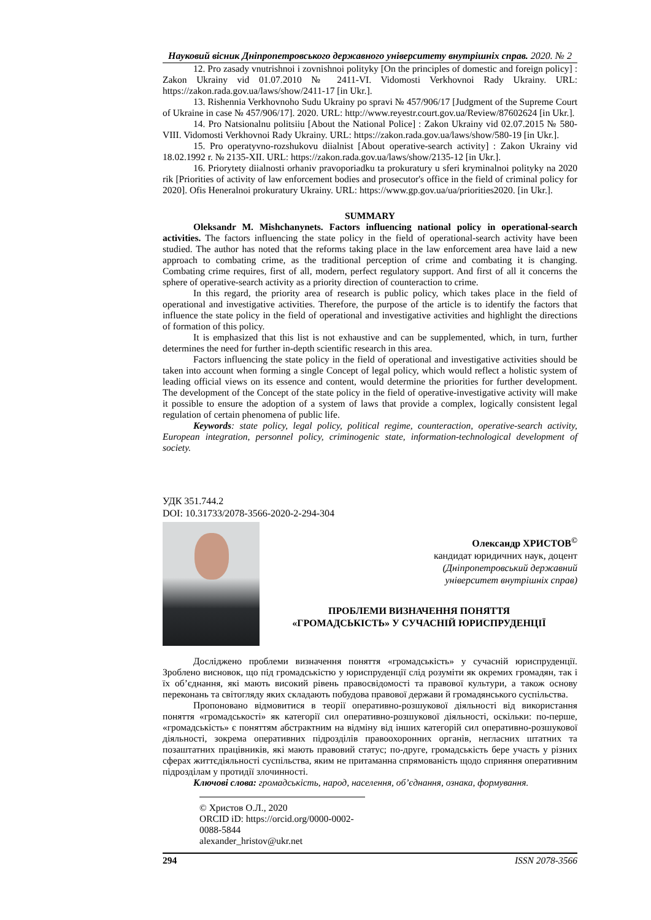Науковий вісник Дніпропетровського державного університету внутрішніх справ. 2020. № 2
12. Pro zasady vnutrishnoi i zovnishnoi polityky [On the principles of domestic and foreign policy] : Zakon Ukrainy vid 01.07.2010 № 2411-VI. Vidomosti Verkhovnoi Rady Ukrainy. URL: https://zakon.rada.gov.ua/laws/show/2411-17 [in Ukr.].
13. Rishennia Verkhovnoho Sudu Ukrainy po spravi № 457/906/17 [Judgment of the Supreme Court of Ukraine in case № 457/906/17]. 2020. URL: http://www.reyestr.court.gov.ua/Review/87602624 [in Ukr.].
14. Pro Natsionalnu politsiiu [About the National Police] : Zakon Ukrainy vid 02.07.2015 № 580-VIII. Vidomosti Verkhovnoi Rady Ukrainy. URL: https://zakon.rada.gov.ua/laws/show/580-19 [in Ukr.].
15. Pro operatyvno-rozshukovu diialnist [About operative-search activity] : Zakon Ukrainy vid 18.02.1992 r. № 2135-XII. URL: https://zakon.rada.gov.ua/laws/show/2135-12 [in Ukr.].
16. Priorytety diialnosti orhaniv pravoporiadku ta prokuratury u sferi kryminalnoi polityky na 2020 rik [Priorities of activity of law enforcement bodies and prosecutor's office in the field of criminal policy for 2020]. Ofis Heneralnoi prokuratury Ukrainy. URL: https://www.gp.gov.ua/ua/priorities2020. [in Ukr.].
SUMMARY
Oleksandr M. Mishchanynets. Factors influencing national policy in operational-search activities. The factors influencing the state policy in the field of operational-search activity have been studied. The author has noted that the reforms taking place in the law enforcement area have laid a new approach to combating crime, as the traditional perception of crime and combating it is changing. Combating crime requires, first of all, modern, perfect regulatory support. And first of all it concerns the sphere of operative-search activity as a priority direction of counteraction to crime.
In this regard, the priority area of research is public policy, which takes place in the field of operational and investigative activities. Therefore, the purpose of the article is to identify the factors that influence the state policy in the field of operational and investigative activities and highlight the directions of formation of this policy.
It is emphasized that this list is not exhaustive and can be supplemented, which, in turn, further determines the need for further in-depth scientific research in this area.
Factors influencing the state policy in the field of operational and investigative activities should be taken into account when forming a single Concept of legal policy, which would reflect a holistic system of leading official views on its essence and content, would determine the priorities for further development. The development of the Concept of the state policy in the field of operative-investigative activity will make it possible to ensure the adoption of a system of laws that provide a complex, logically consistent legal regulation of certain phenomena of public life.
Keywords: state policy, legal policy, political regime, counteraction, operative-search activity, European integration, personnel policy, criminogenic state, information-technological development of society.
УДК 351.744.2
DOI: 10.31733/2078-3566-2020-2-294-304
Олександр ХРИСТОВ<sup>©</sup>
кандидат юридичних наук, доцент
(Дніпропетровський державний
університет внутрішніх справ)
ПРОБЛЕМИ ВИЗНАЧЕННЯ ПОНЯТТЯ
«ГРОМАДСЬКІСТЬ» У СУЧАСНІЙ ЮРИСПРУДЕНЦІЇ
Досліджено проблеми визначення поняття «громадськість» у сучасній юриспруденції. Зроблено висновок, що під громадськістю у юриспруденції слід розуміти як окремих громадян, так і їх об’єднання, які мають високий рівень правосвідомості та правової культури, а також основу переконань та світогляду яких складають побудова правової держави й громадянського суспільства.
Пропоновано відмовитися в теорії оперативно-розшукової діяльності від використання поняття «громадськості» як категорії сил оперативно-розшукової діяльності, оскільки: по-перше, «громадськість» є поняттям абстрактним на відміну від інших категорій сил оперативно-розшукової діяльності, зокрема оперативних підрозділів правоохоронних органів, негласних штатних та позаштатних працівників, які мають правовий статус; по-друге, громадськість бере участь у різних сферах життєдіяльності суспільства, яким не притаманна спрямованість щодо сприяння оперативним підрозділам у протидії злочинності.
Ключові слова: громадськість, народ, населення, об’єднання, ознака, формування.
© Христов О.Л., 2020
ORCID iD: https://orcid.org/0000-0002-0088-5844
alexander_hristov@ukr.net
294 ISSN 2078-3566